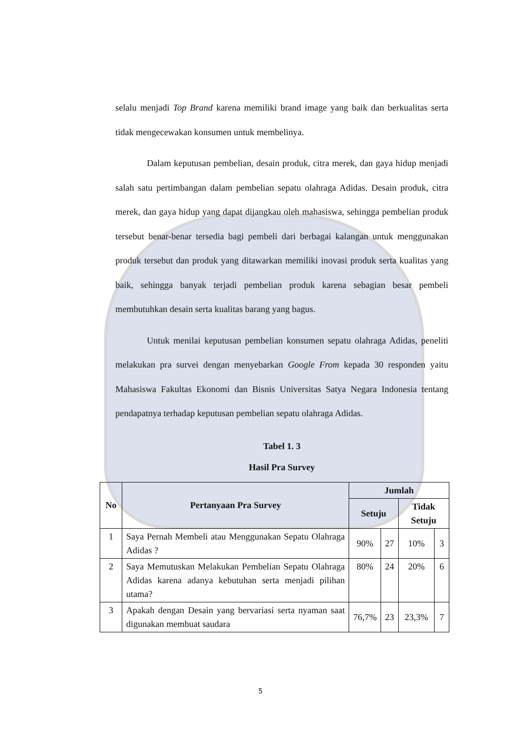selalu menjadi Top Brand karena memiliki brand image yang baik dan berkualitas serta tidak mengecewakan konsumen untuk membelinya.
Dalam keputusan pembelian, desain produk, citra merek, dan gaya hidup menjadi salah satu pertimbangan dalam pembelian sepatu olahraga Adidas. Desain produk, citra merek, dan gaya hidup yang dapat dijangkau oleh mahasiswa, sehingga pembelian produk tersebut benar-benar tersedia bagi pembeli dari berbagai kalangan untuk menggunakan produk tersebut dan produk yang ditawarkan memiliki inovasi produk serta kualitas yang baik, sehingga banyak terjadi pembelian produk karena sebagian besar pembeli membutuhkan desain serta kualitas barang yang bagus.
Untuk menilai keputusan pembelian konsumen sepatu olahraga Adidas, peneliti melakukan pra survei dengan menyebarkan Google From kepada 30 responden yaitu Mahasiswa Fakultas Ekonomi dan Bisnis Universitas Satya Negara Indonesia tentang pendapatnya terhadap keputusan pembelian sepatu olahraga Adidas.
Tabel 1. 3
Hasil Pra Survey
| No | Pertanyaan Pra Survey | Jumlah | | | |
| --- | --- | --- | --- | --- | --- |
| | | Setuju | | Tidak Setuju | |
| 1 | Saya Pernah Membeli atau Menggunakan Sepatu Olahraga Adidas ? | 90% | 27 | 10% | 3 |
| 2 | Saya Memutuskan Melakukan Pembelian Sepatu Olahraga Adidas karena adanya kebutuhan serta menjadi pilihan utama? | 80% | 24 | 20% | 6 |
| 3 | Apakah dengan Desain yang bervariasi serta nyaman saat digunakan membuat saudara | 76,7% | 23 | 23,3% | 7 |
5